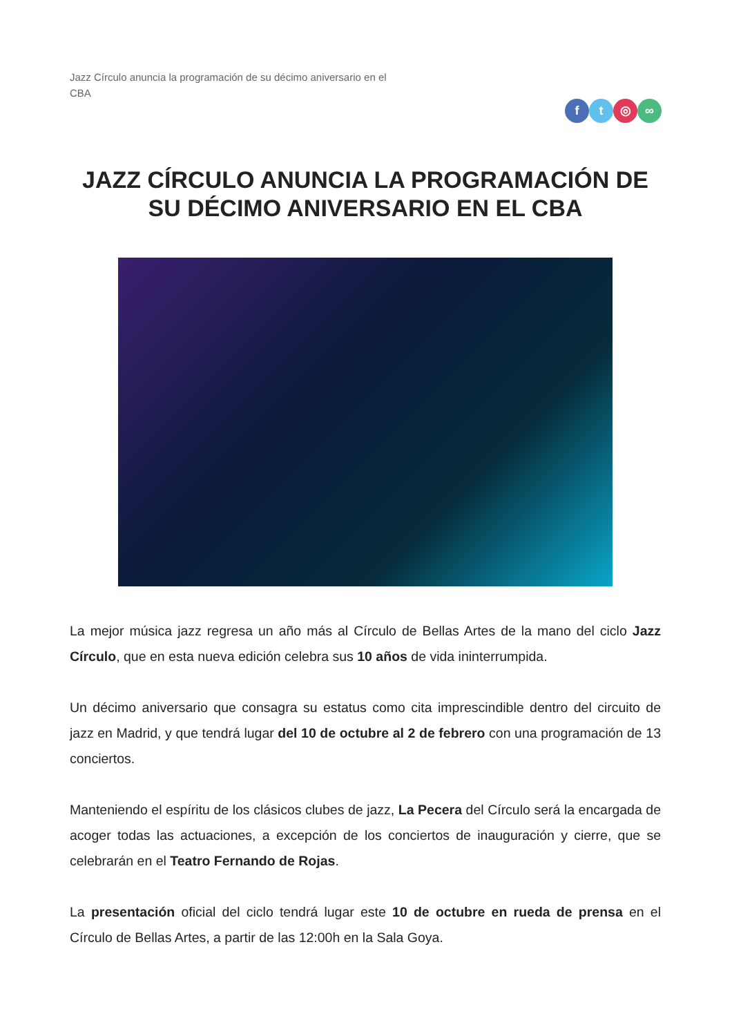Jazz Círculo anuncia la programación de su décimo aniversario en el CBA
ft ◎ ∞
JAZZ CÍRCULO ANUNCIA LA PROGRAMACIÓN DE SU DÉCIMO ANIVERSARIO EN EL CBA
La mejor música jazz regresa un año más al Círculo de Bellas Artes de la mano del ciclo Jazz Círculo, que en esta nueva edición celebra sus 10 años de vida ininterrumpida.
Un décimo aniversario que consagra su estatus como cita imprescindible dentro del circuito de jazz en Madrid, y que tendrá lugar del 10 de octubre al 2 de febrero con una programación de 13 conciertos.
Manteniendo el espíritu de los clásicos clubes de jazz, La Pecera del Círculo será la encargada de acoger todas las actuaciones, a excepción de los conciertos de inauguración y cierre, que se celebrarán en el Teatro Fernando de Rojas.
La presentación oficial del ciclo tendrá lugar este 10 de octubre en rueda de prensa en el Círculo de Bellas Artes, a partir de las 12:00h en la Sala Goya.